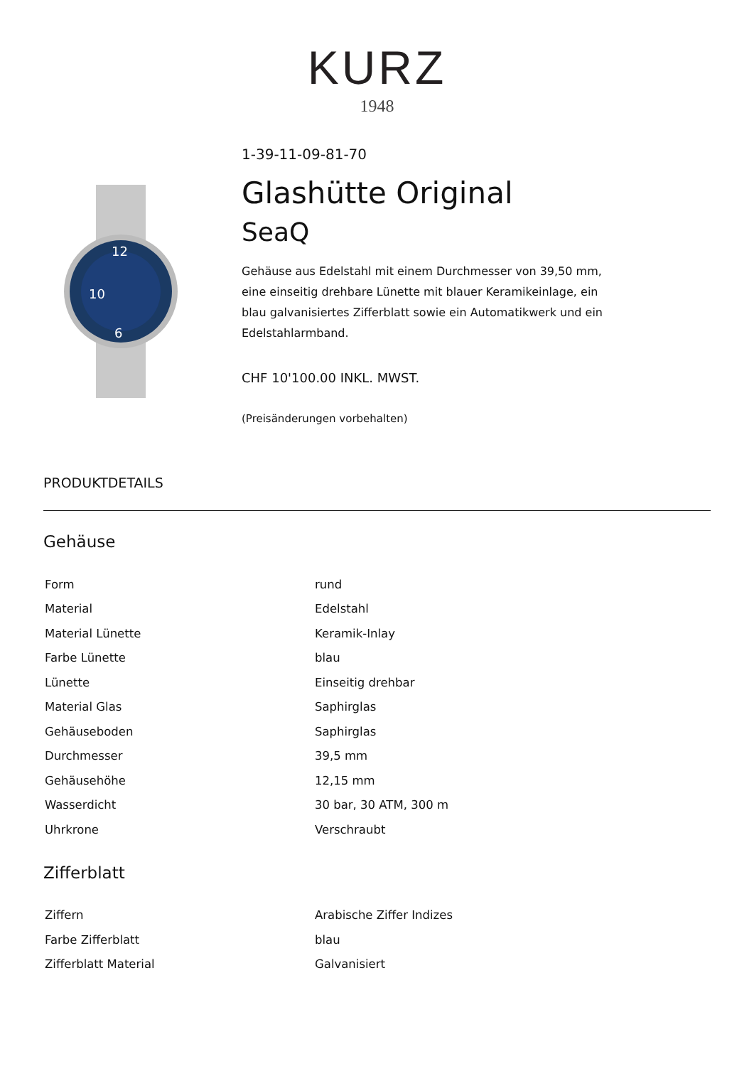KURZ
1948
12
6
10
1-39-11-09-81-70
Glashütte Original
SeaQ
Gehäuse aus Edelstahl mit einem Durchmesser von 39,50 mm, eine einseitig drehbare Lünette mit blauer Keramikeinlage, ein blau galvanisiertes Zifferblatt sowie ein Automatikwerk und ein Edelstahlarmband.
CHF 10'100.00 INKL. MWST.
(Preisänderungen vorbehalten)
PRODUKTDETAILS
Gehäuse
| Form | rund |
| Material | Edelstahl |
| Material Lünette | Keramik-Inlay |
| Farbe Lünette | blau |
| Lünette | Einseitig drehbar |
| Material Glas | Saphirglas |
| Gehäuseboden | Saphirglas |
| Durchmesser | 39,5 mm |
| Gehäusehöhe | 12,15 mm |
| Wasserdicht | 30 bar, 30 ATM, 300 m |
| Uhrkrone | Verschraubt |
Zifferblatt
| Ziffern | Arabische Ziffer Indizes |
| Farbe Zifferblatt | blau |
| Zifferblatt Material | Galvanisiert |